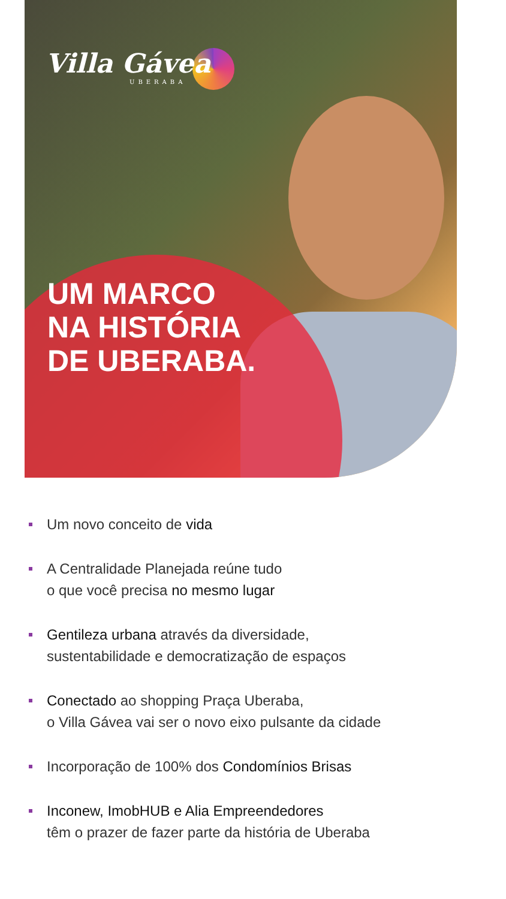Villa Gávea
UBERABA
UM MARCO
NA HISTÓRIA
DE UBERABA.
Um novo conceito de vida
A Centralidade Planejada reúne tudo
o que você precisa no mesmo lugar
Gentileza urbana através da diversidade,
sustentabilidade e democratização de espaços
Conectado ao shopping Praça Uberaba,
o Villa Gávea vai ser o novo eixo pulsante da cidade
Incorporação de 100% dos Condomínios Brisas
Inconew, ImobHUB e Alia Empreendedores
têm o prazer de fazer parte da história de Uberaba